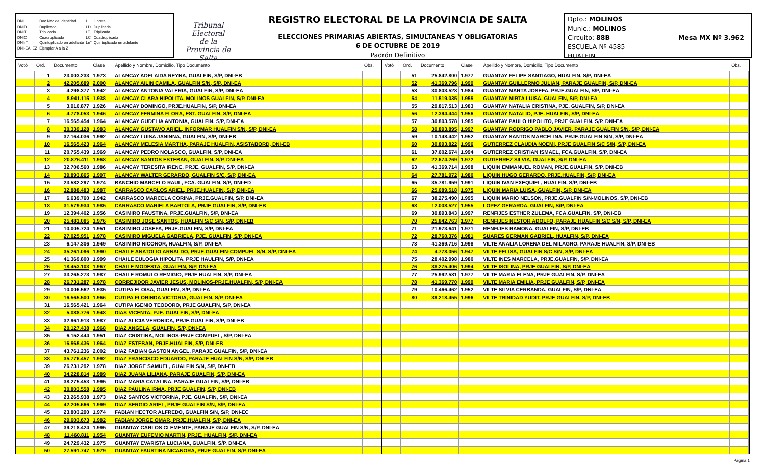| DNI | Doc.Nac.de Identidad | L | Libreta |
| DNID | Duplicado | LD | Duplicada |
| DNIT | Triplicado | LT | Triplicada |
| DNIC | Cuadruplicado | LC | Cuadruplicada |
| DNIn° | Quintuplicado en adelante | Ln° | Quintuplicado en adelante |
| DNI-EA..EZ | Ejemplar A a la Z | | |
Tribunal Electoral
de la
Provincia de Salta
REGISTRO ELECTORAL DE LA PROVINCIA DE SALTA
ELECCIONES PRIMARIAS ABIERTAS, SIMULTANEAS Y OBLIGATORIAS
6 DE OCTUBRE DE 2019
Padrón Definitivo
Dpto.: MOLINOS
Munic.: MOLINOS
Circuito: 88B Mesa MX Nº 3.962
ESCUELA Nº 4585
HUALFIN
| Votó | Ord. | Documento | Clase | Apellido y Nombre, Domicilio, Tipo Documento | Obs. |
| --- | --- | --- | --- | --- | --- |
| | 1 | 23.003.233 | 1.973 | ALANCAY ADELAIDA REYNA, GUALFIN, S/P, DNI-EB | |
| | 2 | 42.205.689 | 2.000 | ALANCAY AILIN CAMILA, GUALFIN S/N, S/P, DNI-EA | |
| | 3 | 4.298.377 | 1.942 | ALANCAY ANTONIA VALERIA, GUALFIN, S/P, DNI-EA | |
| | 4 | 8.941.115 | 1.938 | ALANCAY CLARA HIPOLITA, MOLINOS GUALFIN, S/P, DNI-EA | |
| | 5 | 3.910.877 | 1.926 | ALANCAY DOMINGO, PRJE.HUALFIN, S/P, DNI-EA | |
| | 6 | 4.778.053 | 1.946 | ALANCAY FERMINA FLORA, EST. GUALFIN, S/P, DNI-EA | |
| | 7 | 16.565.454 | 1.964 | ALANCAY GUDELIA ANTONIA, GUALFIN, S/P, DNI-EA | |
| | 8 | 30.339.128 | 1.983 | ALANCAY GUSTAVO ARIEL, INFORMAR HUALFIN S/N, S/P, DNI-EA | |
| | 9 | 37.164.036 | 1.992 | ALANCAY LUISA JANINNA, GUALFIN, S/P, DNI-EB | |
| | 10 | 16.565.423 | 1.964 | ALANCAY MELESIA MARTHA, PARAJE HUALFIN, ASISTABORD, DNI-EB | |
| | 11 | 20.755.439 | 1.969 | ALANCAY PEDRO NOLASCO, GUALFIN, S/P, DNI-EA | |
| | 12 | 20.876.411 | 1.968 | ALANCAY SANTOS ESTEBAN, GUALFIN, S/P, DNI-EA | |
| | 13 | 32.706.560 | 1.986 | ALANCAY TERESITA IRENE, PRJE. GUALFIN, S/P, DNI-EA | |
| | 14 | 39.893.865 | 1.997 | ALANCAY WALTER GERARDO, GUALFIN S/C, S/P, DNI-EA | |
| | 15 | 23.582.297 | 1.974 | BANCHIO MARCELO RAUL, FCA. GUALFIN, S/P, DNI-ED | |
| | 16 | 32.888.483 | 1.987 | CARRASCO CARLOS ARIEL, PRJE.HUALFIN, S/P, DNI-EA | |
| | 17 | 6.639.760 | 1.942 | CARRASCO MARCELA CORINA, PRJE.GUALFIN, S/P, DNI-EA | |
| | 18 | 31.579.934 | 1.985 | CARRASCO MARIELA BARTOLA, PRJE GUALFIN, S/P, DNI-EB | |
| | 19 | 12.394.402 | 1.956 | CASIMIRO FAUSTINA, PRJE.GUALFIN, S/P, DNI-EA | |
| | 20 | 25.481.085 | 1.976 | CASIMIRO JOSE SANTOS, HUALFIN S/C S/N, S/P, DNI-EB | |
| | 21 | 10.005.724 | 1.951 | CASIMIRO JOSEFA, PRJE.GUALFIN, S/P, DNI-EA | |
| | 22 | 27.025.951 | 1.978 | CASIMIRO MIGUELA GABRIELA, PJE. GUALFIN, S/P, DNI-EA | |
| | 23 | 6.147.306 | 1.949 | CASIMIRO NICONOR, HUALFIN, S/P, DNI-EA | |
| | 24 | 35.261.096 | 1.990 | CHAILE ANATOLIO ARNALDO, PRJE.GUALFIN-COMPUEL S/N, S/P, DNI-EA | |
| | 25 | 41.369.800 | 1.999 | CHAILE EULOGIA HIPOLITA, PRJE HAULFIN, S/P, DNI-EA | |
| | 26 | 18.453.103 | 1.967 | CHAILE MODESTA, GUALFIN, S/P, DNI-EA | |
| | 27 | 33.265.273 | 1.987 | CHAILE ROMULO REMIGIO, PRJE HUALFIN, S/P, DNI-EA | |
| | 28 | 26.731.287 | 1.978 | CORREJIDOR JAVIER JESUS, MOLINOS-PRJE.HUALFIN, S/P, DNI-EA | |
| | 29 | 10.006.562 | 1.935 | CUTIPA ELOISA, GUALFIN, S/P, DNI-EA | |
| | 30 | 16.565.500 | 1.966 | CUTIPA FLORINDA VICTORIA, GUALFIN, S/P, DNI-EA | |
| | 31 | 16.565.421 | 1.964 | CUTIPA IGENIO TEODORO, PRJE GUALFIN, S/P, DNI-EA | |
| | 32 | 5.088.776 | 1.948 | DIAS VICENTA, PJE. GUALFIN, S/P, DNI-EA | |
| | 33 | 32.961.913 | 1.987 | DIAZ ALICIA VERONICA, PRJE.GUALFIN, S/P, DNI-EB | |
| | 34 | 20.127.438 | 1.968 | DIAZ ANGELA, GUALFIN, S/P, DNI-EA | |
| | 35 | 6.152.444 | 1.951 | DIAZ CRISTINA, MOLINOS-PRJE COMPUEL, S/P, DNI-EA | |
| | 36 | 16.565.436 | 1.964 | DIAZ ESTEBAN, PRJE.HUALFIN, S/P, DNI-EB | |
| | 37 | 43.761.236 | 2.002 | DIAZ FABIAN GASTON ANGEL, PARAJE GUALFIN, S/P, DNI-EA | |
| | 38 | 35.776.457 | 1.992 | DIAZ FRANCISCO EDUARDO, PARAJE HUALFIN S/N, S/P, DNI-EB | |
| | 39 | 26.731.292 | 1.978 | DIAZ JORGE SAMUEL, GUALFIN S/N, S/P, DNI-EB | |
| | 40 | 34.228.814 | 1.989 | DIAZ JUANA LILIANA, PARAJE GUALFIN, S/P, DNI-EA | |
| | 41 | 38.275.453 | 1.995 | DIAZ MARIA CATALINA, PARAJE GUALFIN, S/P, DNI-EB | |
| | 42 | 30.803.558 | 1.985 | DIAZ PAULINA IRMA, PRJE GUALFIN, S/P, DNI-EB | |
| | 43 | 23.265.938 | 1.973 | DIAZ SANTOS VICTORINA, PJE. GUALFIN, S/P, DNI-EA | |
| | 44 | 42.205.666 | 1.999 | DIAZ SERGIO ARIEL, PRJE GUALFIN S/N, S/P, DNI-EA | |
| | 45 | 23.803.290 | 1.974 | FABIAN HECTOR ALFREDO, GUALFIN S/N, S/P, DNI-EC | |
| | 46 | 29.603.673 | 1.982 | FABIAN JORGE OMAR, PRJE.HUALFIN, S/P, DNI-EA | |
| | 47 | 39.218.424 | 1.995 | GUANTAY CARLOS CLEMENTE, PARAJE GUALFIN S/N, S/P, DNI-EA | |
| | 48 | 11.460.811 | 1.954 | GUANTAY EUFEMIO MARTIN, PRJE. HUALFIN, S/P, DNI-EA | |
| | 49 | 24.729.432 | 1.975 | GUANTAY EVARISTA LUCIANA, GUALFIN, S/P, DNI-EA | |
| | 50 | 27.591.747 | 1.979 | GUANTAY FAUSTINA NICANORA, PRJE GUALFIN, S/P, DNI-EA | |
| Votó | Ord. | Documento | Clase | Apellido y Nombre, Domicilio, Tipo Documento | Obs. |
| --- | --- | --- | --- | --- | --- |
| | 51 | 25.842.800 | 1.977 | GUANTAY FELIPE SANTIAGO, HUALFIN, S/P, DNI-EA | |
| | 52 | 41.369.796 | 1.999 | GUANTAY GUILLERMO JULIAN, PARAJE GUALFIN, S/P, DNI-EA | |
| | 53 | 30.803.528 | 1.984 | GUANTAY MARTA JOSEFA, PRJE.GUALFIN, S/P, DNI-EA | |
| | 54 | 11.519.035 | 1.955 | GUANTAY MIRTA LUISA, GUALFIN, S/P, DNI-EA | |
| | 55 | 29.817.513 | 1.983 | GUANTAY NATALIA CRISTINA, PJE. GUALFIN, S/P, DNI-EA | |
| | 56 | 12.394.444 | 1.956 | GUANTAY NATALIO, PJE. HUALFIN, S/P, DNI-EA | |
| | 57 | 30.803.578 | 1.985 | GUANTAY PAULO HIPOLITO, PRJE GUALFIN, S/P, DNI-EA | |
| | 58 | 39.893.895 | 1.997 | GUANTAY RODRIGO PABLO JAVIER, PARAJE GUALFIN S/N, S/P, DNI-EA | |
| | 59 | 10.148.442 | 1.952 | GUANTAY SANTOS MARCELINA, PRJE.GUALFIN S/N, S/P, DNI-EA | |
| | 60 | 39.893.822 | 1.996 | GUTIERREZ CLAUDIA NOEMI, PRJE GUALFIN S/C S/N, S/P, DNI-EA | |
| | 61 | 37.602.674 | 1.994 | GUTIERREZ CRISTIAN ISMAEL, FCA.GUALFIN, S/P, DNI-EA | |
| | 62 | 22.674.269 | 1.972 | GUTIERREZ SILVIA, GUALFIN, S/P, DNI-EA | |
| | 63 | 41.369.714 | 1.998 | LIQUIN EMMANUEL ROMAN, PRJE.GUALFIN, S/P, DNI-EB | |
| | 64 | 27.781.972 | 1.980 | LIQUIN HUGO GERARDO, PRJE.HUALFIN, S/P, DNI-EA | |
| | 65 | 35.781.959 | 1.991 | LIQUIN IVAN EXEQUIEL, HUALFIN, S/P, DNI-EB | |
| | 66 | 25.089.518 | 1.975 | LIQUIN MARIA LUISA, GUALFIN, S/P, DNI-EA | |
| | 67 | 38.275.490 | 1.995 | LIQUIN MARIO NELSON, PRJE.GUALFIN S/N-MOLINOS, S/P, DNI-EB | |
| | 68 | 12.008.527 | 1.955 | LOPEZ GERARDA, GUALFIN, S/P, DNI-EA | |
| | 69 | 39.893.843 | 1.997 | RENFIJES ESTHER ZULEMA, FCA.GUALFIN, S/P, DNI-EB | |
| | 70 | 25.842.763 | 1.977 | RENFIJES NESTOR ADOLFO, PARAJE HUALFIN S/C S/N, S/P, DNI-EA | |
| | 71 | 21.973.641 | 1.971 | RENFIJES RAMONA, GUALFIN, S/P, DNI-EB | |
| | 72 | 28.760.376 | 1.981 | SUARES GERMAN GABRIEL, HUALFIN, S/P, DNI-EA | |
| | 73 | 41.369.716 | 1.998 | VILTE ANALIA LORENA DEL MILAGRO, PARAJE HUALFIN, S/P, DNI-EB | |
| | 74 | 4.778.056 | 1.947 | VILTE FELISA, GUALFIN S/C S/N, S/P, DNI-EA | |
| | 75 | 28.402.998 | 1.980 | VILTE INES MARCELA, PRJE.GUALFIN, S/P, DNI-EA | |
| | 76 | 38.275.406 | 1.994 | VILTE ISOLINA, PRJE GUALFIN, S/P, DNI-EA | |
| | 77 | 25.992.581 | 1.977 | VILTE MARIA ELENA, PRJE GUALFIN, S/P, DNI-EA | |
| | 78 | 41.369.770 | 1.999 | VILTE MARIA EMILIA, PRJE GUALFIN, S/P, DNI-EA | |
| | 79 | 10.466.462 | 1.952 | VILTE SILVIA CERBANDA, GUALFIN, S/P, DNI-EA | |
| | 80 | 39.218.455 | 1.996 | VILTE TRINIDAD YUDIT, PRJE GUALFIN, S/P, DNI-EB | |
Página 1